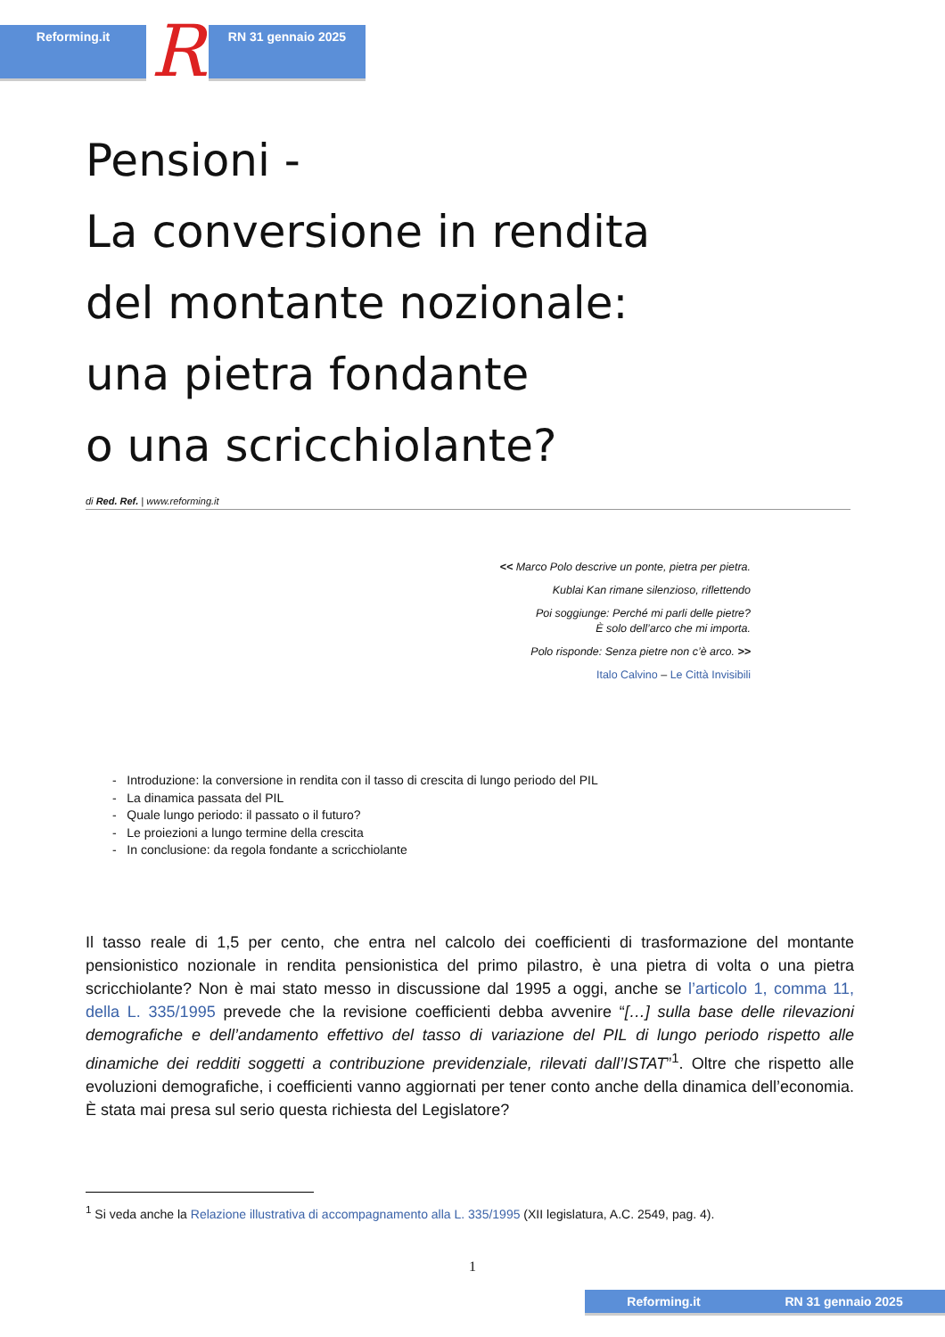Reforming.it
R
RN 31 gennaio 2025
Pensioni -
La conversione in rendita
del montante nozionale:
una pietra fondante
o una scricchiolante?
di Red. Ref. | www.reforming.it
<< Marco Polo descrive un ponte, pietra per pietra.
Kublai Kan rimane silenzioso, riflettendo
Poi soggiunge: Perché mi parli delle pietre?
È solo dell’arco che mi importa.
Polo risponde: Senza pietre non c’è arco. >>
Italo Calvino – Le Città Invisibili
- Introduzione: la conversione in rendita con il tasso di crescita di lungo periodo del PIL
- La dinamica passata del PIL
- Quale lungo periodo: il passato o il futuro?
- Le proiezioni a lungo termine della crescita
- In conclusione: da regola fondante a scricchiolante
Il tasso reale di 1,5 per cento, che entra nel calcolo dei coefficienti di trasformazione del montante pensionistico nozionale in rendita pensionistica del primo pilastro, è una pietra di volta o una pietra scricchiolante? Non è mai stato messo in discussione dal 1995 a oggi, anche se l’articolo 1, comma 11, della L. 335/1995 prevede che la revisione coefficienti debba avvenire “[…] sulla base delle rilevazioni demografiche e dell’andamento effettivo del tasso di variazione del PIL di lungo periodo rispetto alle dinamiche dei redditi soggetti a contribuzione previdenziale, rilevati dall’ISTAT”<sup>1</sup>. Oltre che rispetto alle evoluzioni demografiche, i coefficienti vanno aggiornati per tener conto anche della dinamica dell’economia. È stata mai presa sul serio questa richiesta del Legislatore?
<sup>1</sup> Si veda anche la Relazione illustrativa di accompagnamento alla L. 335/1995 (XII legislatura, A.C. 2549, pag. 4).
1
Reforming.it RN 31 gennaio 2025